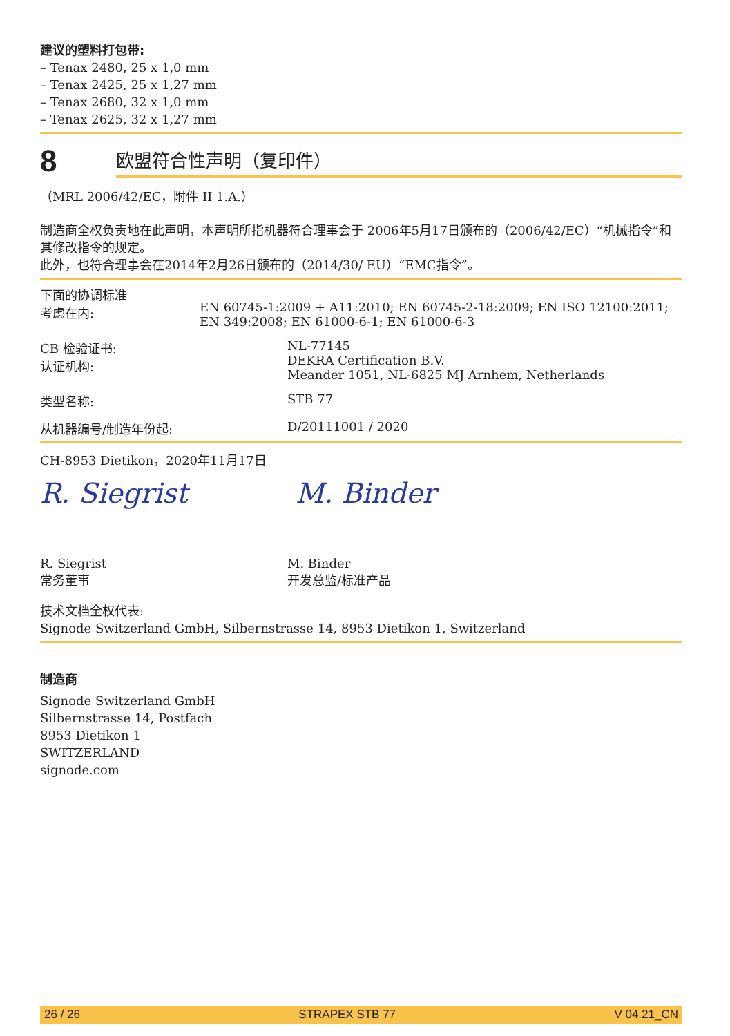建议的塑料打包带:
– Tenax 2480, 25 x 1,0 mm
– Tenax 2425, 25 x 1,27 mm
– Tenax 2680, 32 x 1,0 mm
– Tenax 2625, 32 x 1,27 mm
8
欧盟符合性声明（复印件）
（MRL 2006/42/EC，附件 II 1.A.）
制造商全权负责地在此声明，本声明所指机器符合理事会于 2006年5月17日颁布的（2006/42/EC）“机械指令”和其修改指令的规定。
此外，也符合理事会在2014年2月26日颁布的（2014/30/ EU）“EMC指令”。
下面的协调标准
考虑在内:
EN 60745-1:2009 + A11:2010; EN 60745-2-18:2009; EN ISO 12100:2011; EN 349:2008; EN 61000-6-1; EN 61000-6-3
CB 检验证书:
认证机构:
NL-77145
DEKRA Certification B.V.
Meander 1051, NL-6825 MJ Arnhem, Netherlands
类型名称: STB 77
从机器编号/制造年份起: D/20111001 / 2020
CH-8953 Dietikon，2020年11月17日
R. Siegrist M. Binder
R. Siegrist
常务董事
M. Binder
开发总监/标准产品
技术文档全权代表:
Signode Switzerland GmbH, Silbernstrasse 14, 8953 Dietikon 1, Switzerland
制造商
Signode Switzerland GmbH
Silbernstrasse 14, Postfach
8953 Dietikon 1
SWITZERLAND
signode.com
26 / 26 STRAPEX STB 77 V 04.21_CN